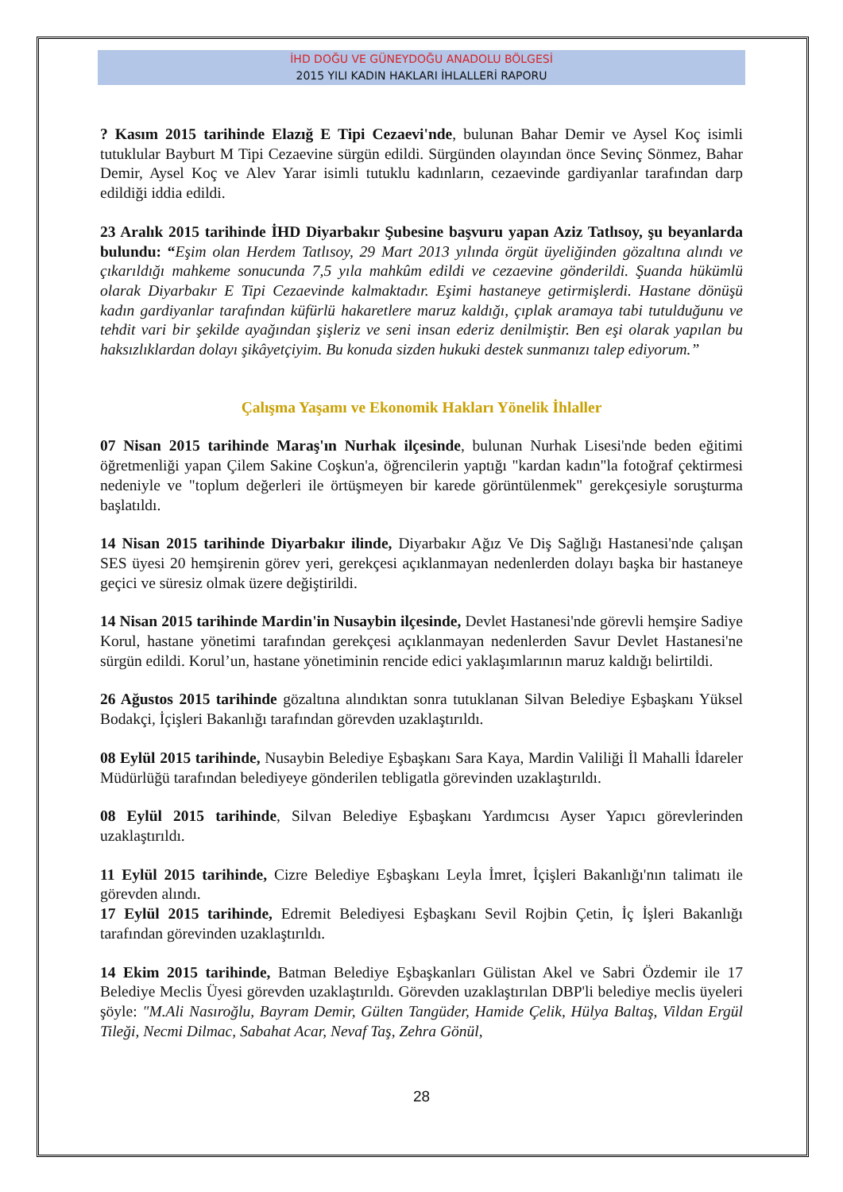İHD DOĞU VE GÜNEYDOĞU ANADOLU BÖLGESİ
2015 YILI KADIN HAKLARI İHLALLERİ RAPORU
? Kasım 2015 tarihinde Elazığ E Tipi Cezaevi'nde, bulunan Bahar Demir ve Aysel Koç isimli tutuklular Bayburt M Tipi Cezaevine sürgün edildi. Sürgünden olayından önce Sevinç Sönmez, Bahar Demir, Aysel Koç ve Alev Yarar isimli tutuklu kadınların, cezaevinde gardiyanlar tarafından darp edildiği iddia edildi.
23 Aralık 2015 tarihinde İHD Diyarbakır Şubesine başvuru yapan Aziz Tatlısoy, şu beyanlarda bulundu: “Eşim olan Herdem Tatlısoy, 29 Mart 2013 yılında örgüt üyeliğinden gözaltına alındı ve çıkarıldığı mahkeme sonucunda 7,5 yıla mahkûm edildi ve cezaevine gönderildi. Şuanda hükümlü olarak Diyarbakır E Tipi Cezaevinde kalmaktadır. Eşimi hastaneye getirmişlerdi. Hastane dönüşü kadın gardiyanlar tarafından küfürlü hakaretlere maruz kaldığı, çıplak aramaya tabi tutulduğunu ve tehdit vari bir şekilde ayağından şişleriz ve seni insan ederiz denilmiştir. Ben eşi olarak yapılan bu haksızlıklardan dolayı şikâyetçiyim. Bu konuda sizden hukuki destek sunmanızı talep ediyorum.”
Çalışma Yaşamı ve Ekonomik Hakları Yönelik İhlaller
07 Nisan 2015 tarihinde Maraş'ın Nurhak ilçesinde, bulunan Nurhak Lisesi'nde beden eğitimi öğretmenliği yapan Çilem Sakine Coşkun'a, öğrencilerin yaptığı "kardan kadın"la fotoğraf çektirmesi nedeniyle ve "toplum değerleri ile örtüşmeyen bir karede görüntülenmek" gerekçesiyle soruşturma başlatıldı.
14 Nisan 2015 tarihinde Diyarbakır ilinde, Diyarbakır Ağız Ve Diş Sağlığı Hastanesi'nde çalışan SES üyesi 20 hemşirenin görev yeri, gerekçesi açıklanmayan nedenlerden dolayı başka bir hastaneye geçici ve süresiz olmak üzere değiştirildi.
14 Nisan 2015 tarihinde Mardin'in Nusaybin ilçesinde, Devlet Hastanesi'nde görevli hemşire Sadiye Korul, hastane yönetimi tarafından gerekçesi açıklanmayan nedenlerden Savur Devlet Hastanesi'ne sürgün edildi. Korul’un, hastane yönetiminin rencide edici yaklaşımlarının maruz kaldığı belirtildi.
26 Ağustos 2015 tarihinde gözaltına alındıktan sonra tutuklanan Silvan Belediye Eşbaşkanı Yüksel Bodakçi, İçişleri Bakanlığı tarafından görevden uzaklaştırıldı.
08 Eylül 2015 tarihinde, Nusaybin Belediye Eşbaşkanı Sara Kaya, Mardin Valiliği İl Mahalli İdareler Müdürlüğü tarafından belediyeye gönderilen tebligatla görevinden uzaklaştırıldı.
08 Eylül 2015 tarihinde, Silvan Belediye Eşbaşkanı Yardımcısı Ayser Yapıcı görevlerinden uzaklaştırıldı.
11 Eylül 2015 tarihinde, Cizre Belediye Eşbaşkanı Leyla İmret, İçişleri Bakanlığı'nın talimatı ile görevden alındı.
17 Eylül 2015 tarihinde, Edremit Belediyesi Eşbaşkanı Sevil Rojbin Çetin, İç İşleri Bakanlığı tarafından görevinden uzaklaştırıldı.
14 Ekim 2015 tarihinde, Batman Belediye Eşbaşkanları Gülistan Akel ve Sabri Özdemir ile 17 Belediye Meclis Üyesi görevden uzaklaştırıldı. Görevden uzaklaştırılan DBP'li belediye meclis üyeleri şöyle: "M.Ali Nasıroğlu, Bayram Demir, Gülten Tangüder, Hamide Çelik, Hülya Baltaş, Vildan Ergül Tileği, Necmi Dilmac, Sabahat Acar, Nevaf Taş, Zehra Gönül,
28